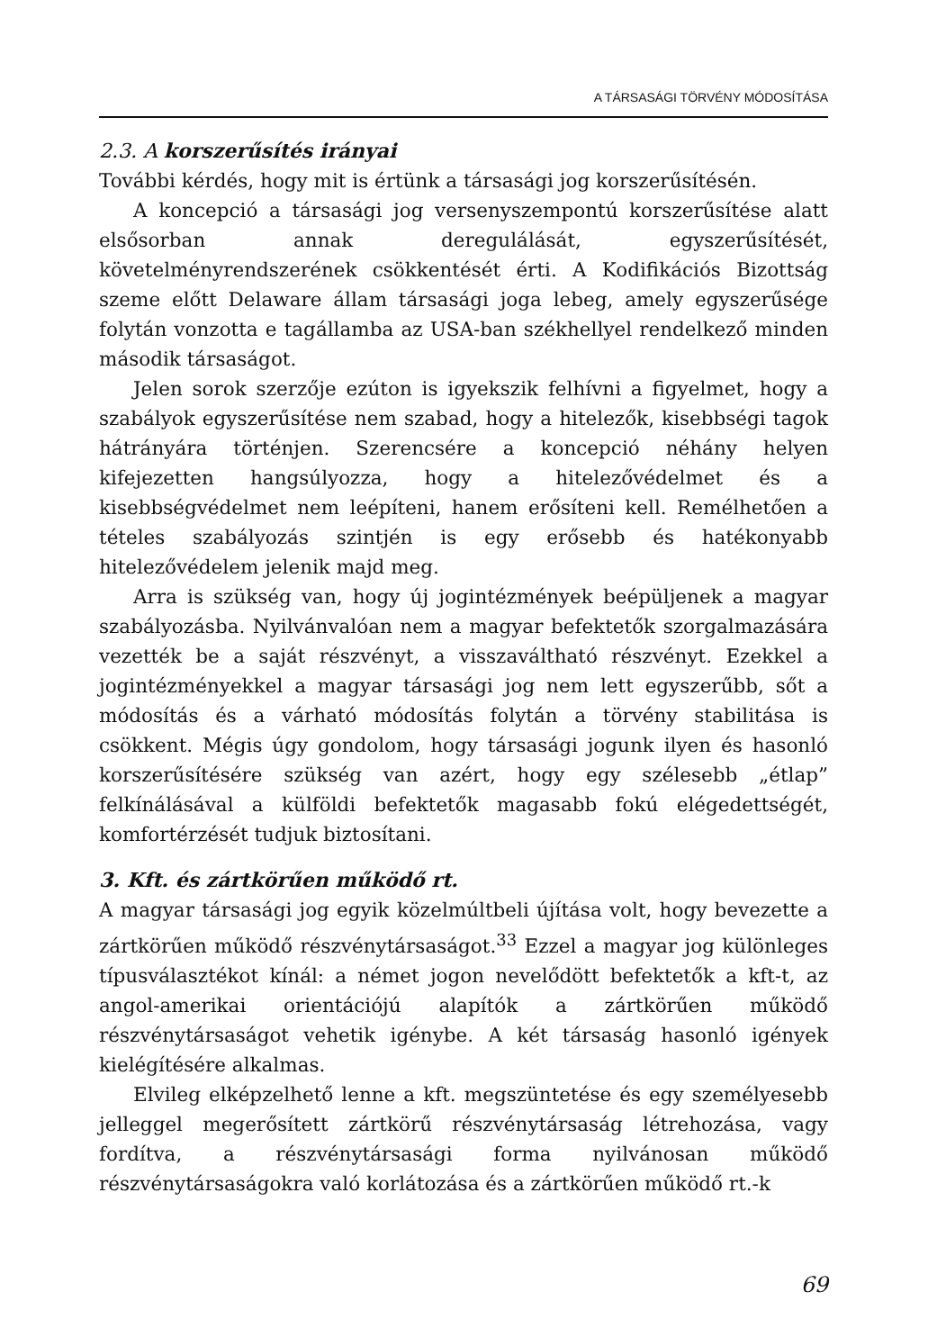A TÁRSASÁGI TÖRVÉNY MÓDOSÍTÁSA
2.3. A korszerűsítés irányai
További kérdés, hogy mit is értünk a társasági jog korszerűsítésén.
A koncepció a társasági jog versenyszempontú korszerűsítése alatt elsősorban annak deregulálását, egyszerűsítését, követelményrendszerének csökkentését érti. A Kodifikációs Bizottság szeme előtt Delaware állam társasági joga lebeg, amely egyszerűsége folytán vonzotta e tagállamba az USA-ban székhellyel rendelkező minden második társaságot.
Jelen sorok szerzője ezúton is igyekszik felhívni a figyelmet, hogy a szabályok egyszerűsítése nem szabad, hogy a hitelezők, kisebbségi tagok hátrányára történjen. Szerencsére a koncepció néhány helyen kifejezetten hangsúlyozza, hogy a hitelezővédelmet és a kisebbségvédelmet nem leépíteni, hanem erősíteni kell. Remélhetően a tételes szabályozás szintjén is egy erősebb és hatékonyabb hitelezővédelem jelenik majd meg.
Arra is szükség van, hogy új jogintézmények beépüljenek a magyar szabályozásba. Nyilvánvalóan nem a magyar befektetők szorgalmazására vezették be a saját részvényt, a visszaváltható részvényt. Ezekkel a jogintézményekkel a magyar társasági jog nem lett egyszerűbb, sőt a módosítás és a várható módosítás folytán a törvény stabilitása is csökkent. Mégis úgy gondolom, hogy társasági jogunk ilyen és hasonló korszerűsítésére szükség van azért, hogy egy szélesebb „étlap” felkínálásával a külföldi befektetők magasabb fokú elégedettségét, komfortérzését tudjuk biztosítani.
3. Kft. és zártkörűen működő rt.
A magyar társasági jog egyik közelmúltbeli újítása volt, hogy bevezette a zártkörűen működő részvénytársaságot.<sup>33</sup> Ezzel a magyar jog különleges típusválasztékot kínál: a német jogon nevelődött befektetők a kft-t, az angol-amerikai orientációjú alapítók a zártkörűen működő részvénytársaságot vehetik igénybe. A két társaság hasonló igények kielégítésére alkalmas.
Elvileg elképzelhető lenne a kft. megszüntetése és egy személyesebb jelleggel megerősített zártkörű részvénytársaság létrehozása, vagy fordítva, a részvénytársasági forma nyilvánosan működő részvénytársaságokra való korlátozása és a zártkörűen működő rt.-k
69